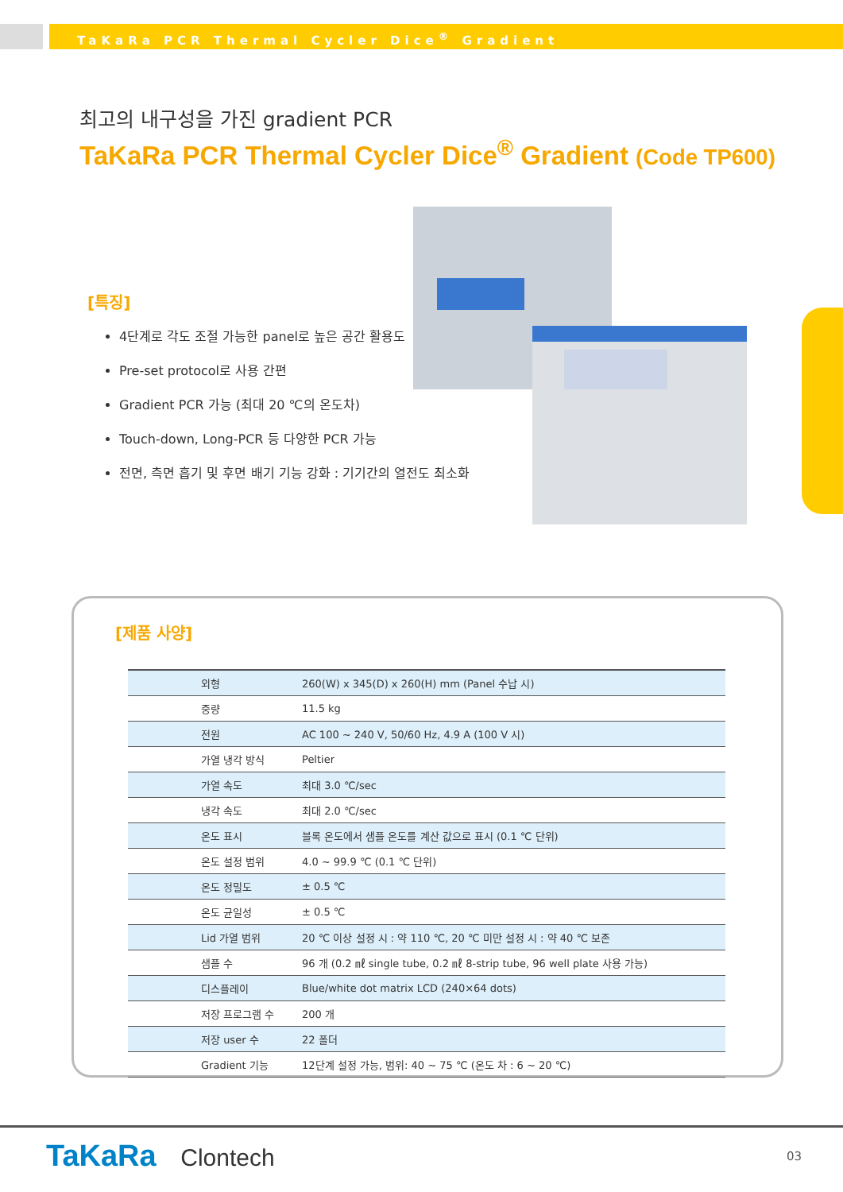TaKaRa PCR Thermal Cycler Dice<sup>®</sup> Gradient
최고의 내구성을 가진 gradient PCR
TaKaRa PCR Thermal Cycler Dice<sup>®</sup> Gradient (Code TP600)
[특징]
4단계로 각도 조절 가능한 panel로 높은 공간 활용도
Pre-set protocol로 사용 간편
Gradient PCR 가능 (최대 20 ℃의 온도차)
Touch-down, Long-PCR 등 다양한 PCR 가능
전면, 측면 흡기 및 후면 배기 기능 강화 : 기기간의 열전도 최소화
[제품 사양]
| 외형 | 260(W) x 345(D) x 260(H) mm (Panel 수납 시) |
| 중량 | 11.5 kg |
| 전원 | AC 100 ~ 240 V, 50/60 Hz, 4.9 A (100 V 시) |
| 가열 냉각 방식 | Peltier |
| 가열 속도 | 최대 3.0 ℃/sec |
| 냉각 속도 | 최대 2.0 ℃/sec |
| 온도 표시 | 블록 온도에서 샘플 온도를 계산 값으로 표시 (0.1 ℃ 단위) |
| 온도 설정 범위 | 4.0 ~ 99.9 ℃ (0.1 ℃ 단위) |
| 온도 정밀도 | ± 0.5 ℃ |
| 온도 균일성 | ± 0.5 ℃ |
| Lid 가열 범위 | 20 ℃ 이상 설정 시 : 약 110 ℃, 20 ℃ 미만 설정 시 : 약 40 ℃ 보존 |
| 샘플 수 | 96 개 (0.2 ㎖ single tube, 0.2 ㎖ 8-strip tube, 96 well plate 사용 가능) |
| 디스플레이 | Blue/white dot matrix LCD (240×64 dots) |
| 저장 프로그램 수 | 200 개 |
| 저장 user 수 | 22 폴더 |
| Gradient 기능 | 12단계 설정 가능, 범위: 40 ~ 75 ℃ (온도 차 : 6 ~ 20 ℃) |
TaKaRa Clontech 03